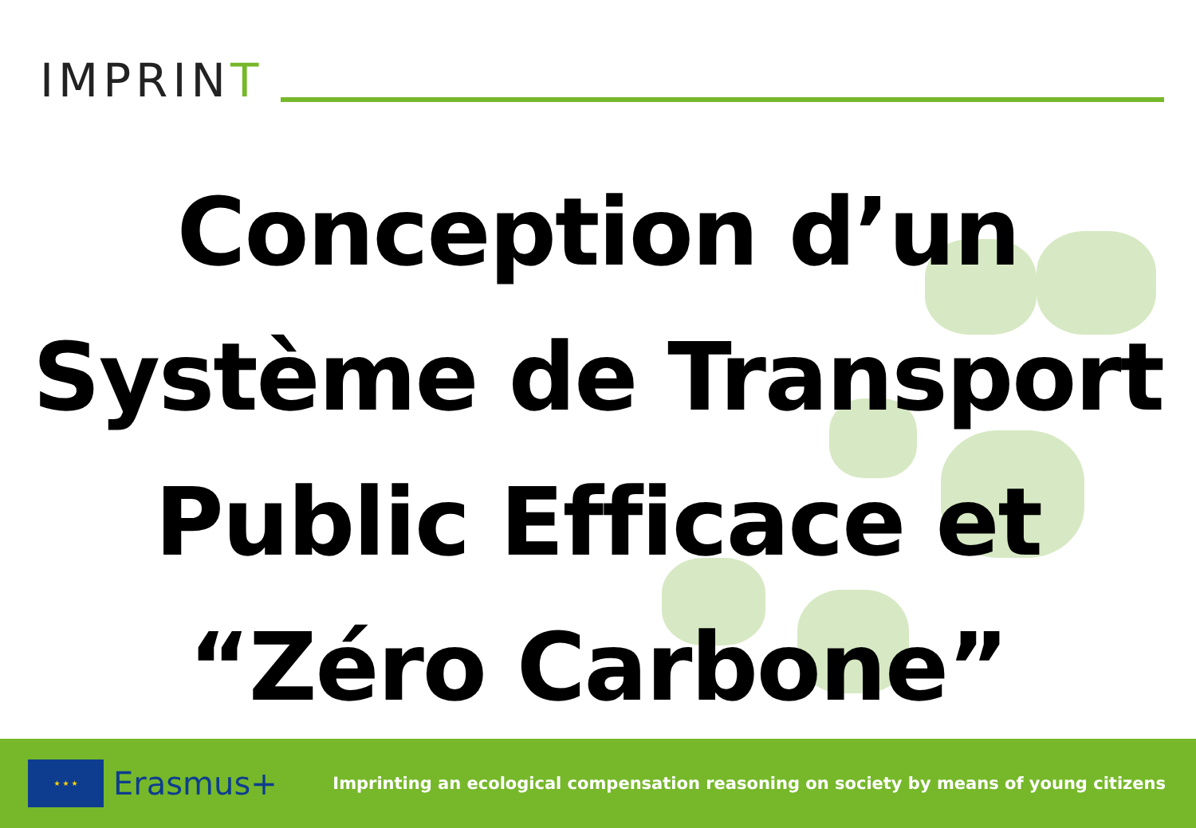IMPRINT
Conception d’un
Système de Transport
Public Efficace et
“Zéro Carbone”
★ ★ ★
Erasmus+
Imprinting an ecological compensation reasoning on society by means of young citizens